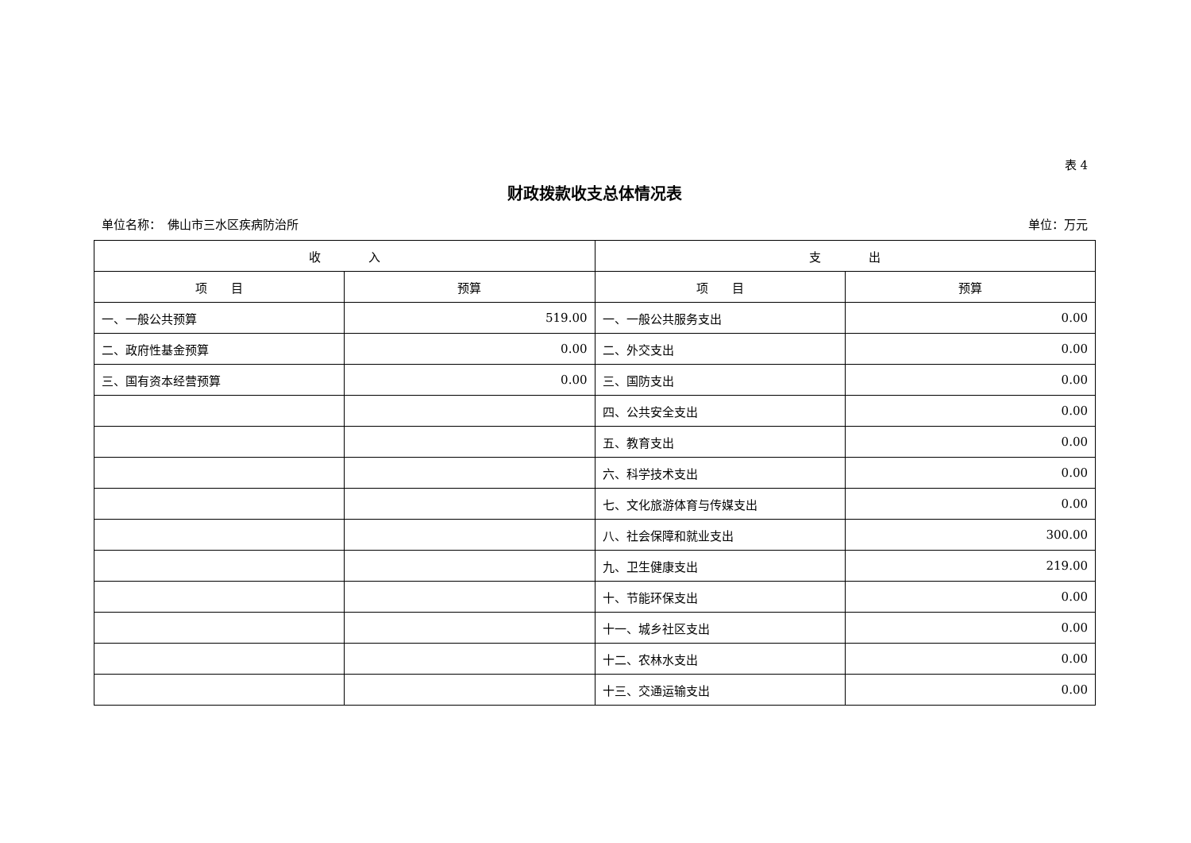表 4
财政拨款收支总体情况表
单位名称：　佛山市三水区疾病防治所 单位：万元
| 收 入 | | 支 出 | |
| --- | --- | --- | --- |
| 项 目 | 预算 | 项 目 | 预算 |
| 一、一般公共预算 | 519.00 | 一、一般公共服务支出 | 0.00 |
| 二、政府性基金预算 | 0.00 | 二、外交支出 | 0.00 |
| 三、国有资本经营预算 | 0.00 | 三、国防支出 | 0.00 |
| | | 四、公共安全支出 | 0.00 |
| | | 五、教育支出 | 0.00 |
| | | 六、科学技术支出 | 0.00 |
| | | 七、文化旅游体育与传媒支出 | 0.00 |
| | | 八、社会保障和就业支出 | 300.00 |
| | | 九、卫生健康支出 | 219.00 |
| | | 十、节能环保支出 | 0.00 |
| | | 十一、城乡社区支出 | 0.00 |
| | | 十二、农林水支出 | 0.00 |
| | | 十三、交通运输支出 | 0.00 |